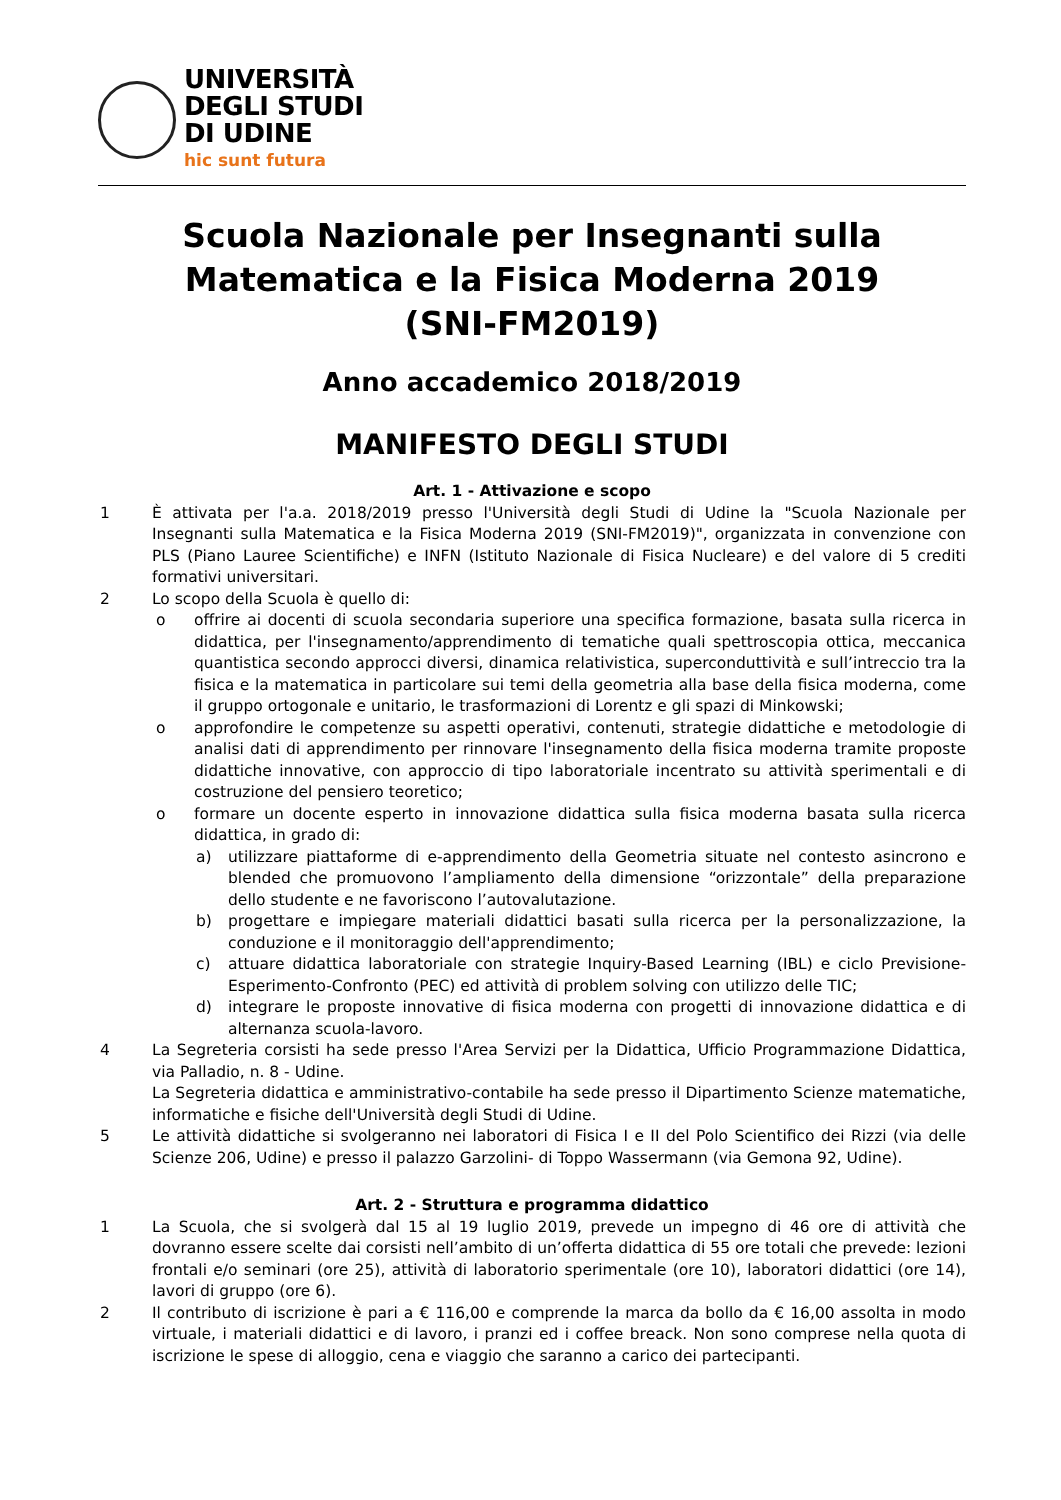UNIVERSITÀ
DEGLI STUDI
DI UDINE
hic sunt futura
Scuola Nazionale per Insegnanti sulla
Matematica e la Fisica Moderna 2019
(SNI-FM2019)
Anno accademico 2018/2019
MANIFESTO DEGLI STUDI
Art. 1 - Attivazione e scopo
1 È attivata per l'a.a. 2018/2019 presso l'Università degli Studi di Udine la "Scuola Nazionale per Insegnanti sulla Matematica e la Fisica Moderna 2019 (SNI-FM2019)", organizzata in convenzione con PLS (Piano Lauree Scientifiche) e INFN (Istituto Nazionale di Fisica Nucleare) e del valore di 5 crediti formativi universitari.
2 Lo scopo della Scuola è quello di:
o offrire ai docenti di scuola secondaria superiore una specifica formazione, basata sulla ricerca in didattica, per l'insegnamento/apprendimento di tematiche quali spettroscopia ottica, meccanica quantistica secondo approcci diversi, dinamica relativistica, superconduttività e sull’intreccio tra la fisica e la matematica in particolare sui temi della geometria alla base della fisica moderna, come il gruppo ortogonale e unitario, le trasformazioni di Lorentz e gli spazi di Minkowski;
o approfondire le competenze su aspetti operativi, contenuti, strategie didattiche e metodologie di analisi dati di apprendimento per rinnovare l'insegnamento della fisica moderna tramite proposte didattiche innovative, con approccio di tipo laboratoriale incentrato su attività sperimentali e di costruzione del pensiero teoretico;
o formare un docente esperto in innovazione didattica sulla fisica moderna basata sulla ricerca didattica, in grado di:
a) utilizzare piattaforme di e-apprendimento della Geometria situate nel contesto asincrono e blended che promuovono l’ampliamento della dimensione “orizzontale” della preparazione dello studente e ne favoriscono l’autovalutazione.
b) progettare e impiegare materiali didattici basati sulla ricerca per la personalizzazione, la conduzione e il monitoraggio dell'apprendimento;
c) attuare didattica laboratoriale con strategie Inquiry-Based Learning (IBL) e ciclo Previsione-Esperimento-Confronto (PEC) ed attività di problem solving con utilizzo delle TIC;
d) integrare le proposte innovative di fisica moderna con progetti di innovazione didattica e di alternanza scuola-lavoro.
4 La Segreteria corsisti ha sede presso l'Area Servizi per la Didattica, Ufficio Programmazione Didattica, via Palladio, n. 8 - Udine.
La Segreteria didattica e amministrativo-contabile ha sede presso il Dipartimento Scienze matematiche, informatiche e fisiche dell'Università degli Studi di Udine.
5 Le attività didattiche si svolgeranno nei laboratori di Fisica I e II del Polo Scientifico dei Rizzi (via delle Scienze 206, Udine) e presso il palazzo Garzolini- di Toppo Wassermann (via Gemona 92, Udine).
Art. 2 - Struttura e programma didattico
1 La Scuola, che si svolgerà dal 15 al 19 luglio 2019, prevede un impegno di 46 ore di attività che dovranno essere scelte dai corsisti nell’ambito di un’offerta didattica di 55 ore totali che prevede: lezioni frontali e/o seminari (ore 25), attività di laboratorio sperimentale (ore 10), laboratori didattici (ore 14), lavori di gruppo (ore 6).
2 Il contributo di iscrizione è pari a € 116,00 e comprende la marca da bollo da € 16,00 assolta in modo virtuale, i materiali didattici e di lavoro, i pranzi ed i coffee breack. Non sono comprese nella quota di iscrizione le spese di alloggio, cena e viaggio che saranno a carico dei partecipanti.